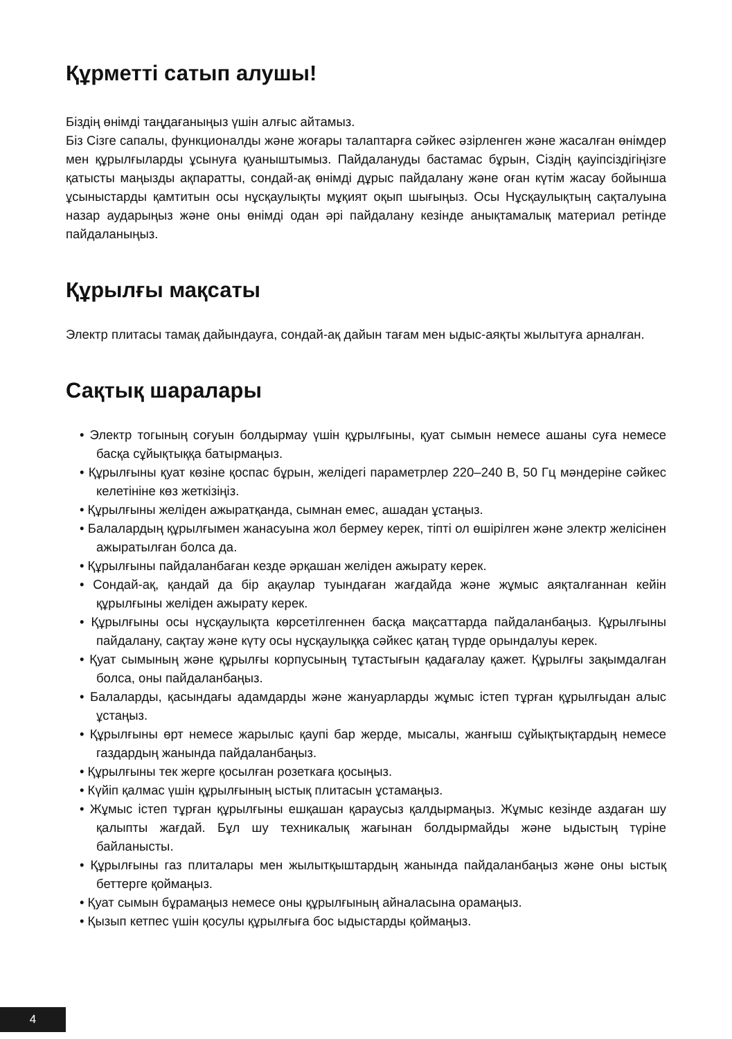Құрметті сатып алушы!
Біздің өнімді таңдағаныңыз үшін алғыс айтамыз.
Біз Сізге сапалы, функционалды және жоғары талаптарға сәйкес әзірленген және жасалған өнімдер мен құрылғыларды ұсынуға қуаныштымыз. Пайдалануды бастамас бұрын, Сіздің қауіпсіздігіңізге қатысты маңызды ақпаратты, сондай-ақ өнімді дұрыс пайдалану және оған күтім жасау бойынша ұсыныстарды қамтитын осы нұсқаулықты мұқият оқып шығыңыз. Осы Нұсқаулықтың сақталуына назар аударыңыз және оны өнімді одан әрі пайдалану кезінде анықтамалық материал ретінде пайдаланыңыз.
Құрылғы мақсаты
Электр плитасы тамақ дайындауға, сондай-ақ дайын тағам мен ыдыс-аяқты жылытуға арналған.
Сақтық шаралары
• Электр тогының соғуын болдырмау үшін құрылғыны, қуат сымын немесе ашаны суға немесе басқа сұйықтыққа батырмаңыз.
• Құрылғыны қуат көзіне қоспас бұрын, желідегі параметрлер 220–240 В, 50 Гц мәндеріне сәйкес келетініне көз жеткізіңіз.
• Құрылғыны желіден ажыратқанда, сымнан емес, ашадан ұстаңыз.
• Балалардың құрылғымен жанасуына жол бермеу керек, тіпті ол өшірілген және электр желісінен ажыратылған болса да.
• Құрылғыны пайдаланбаған кезде әрқашан желіден ажырату керек.
• Сондай-ақ, қандай да бір ақаулар туындаған жағдайда және жұмыс аяқталғаннан кейін құрылғыны желіден ажырату керек.
• Құрылғыны осы нұсқаулықта көрсетілгеннен басқа мақсаттарда пайдаланбаңыз. Құрылғыны пайдалану, сақтау және күту осы нұсқаулыққа сәйкес қатаң түрде орындалуы керек.
• Қуат сымының және құрылғы корпусының тұтастығын қадағалау қажет. Құрылғы зақымдалған болса, оны пайдаланбаңыз.
• Балаларды, қасындағы адамдарды және жануарларды жұмыс істеп тұрған құрылғыдан алыс ұстаңыз.
• Құрылғыны өрт немесе жарылыс қаупі бар жерде, мысалы, жанғыш сұйықтықтардың немесе газдардың жанында пайдаланбаңыз.
• Құрылғыны тек жерге қосылған розеткаға қосыңыз.
• Күйіп қалмас үшін құрылғының ыстық плитасын ұстамаңыз.
• Жұмыс істеп тұрған құрылғыны ешқашан қараусыз қалдырмаңыз. Жұмыс кезінде аздаған шу қалыпты жағдай. Бұл шу техникалық жағынан болдырмайды және ыдыстың түріне байланысты.
• Құрылғыны газ плиталары мен жылытқыштардың жанында пайдаланбаңыз және оны ыстық беттерге қоймаңыз.
• Қуат сымын бұрамаңыз немесе оны құрылғының айналасына орамаңыз.
• Қызып кетпес үшін қосулы құрылғыға бос ыдыстарды қоймаңыз.
4